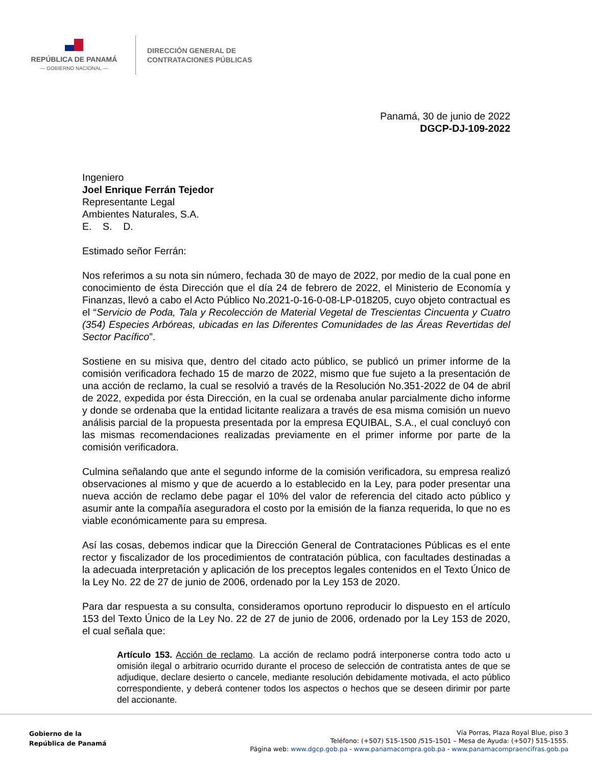REPÚBLICA DE PANAMÁ
— GOBIERNO NACIONAL —
DIRECCIÓN GENERAL DE
CONTRATACIONES PÚBLICAS
Panamá, 30 de junio de 2022
DGCP-DJ-109-2022
Ingeniero
Joel Enrique Ferrán Tejedor
Representante Legal
Ambientes Naturales, S.A.
E. S. D.
Estimado señor Ferrán:
Nos referimos a su nota sin número, fechada 30 de mayo de 2022, por medio de la cual pone en conocimiento de ésta Dirección que el día 24 de febrero de 2022, el Ministerio de Economía y Finanzas, llevó a cabo el Acto Público No.2021-0-16-0-08-LP-018205, cuyo objeto contractual es el “Servicio de Poda, Tala y Recolección de Material Vegetal de Trescientas Cincuenta y Cuatro (354) Especies Arbóreas, ubicadas en las Diferentes Comunidades de las Áreas Revertidas del Sector Pacífico”.
Sostiene en su misiva que, dentro del citado acto público, se publicó un primer informe de la comisión verificadora fechado 15 de marzo de 2022, mismo que fue sujeto a la presentación de una acción de reclamo, la cual se resolvió a través de la Resolución No.351-2022 de 04 de abril de 2022, expedida por ésta Dirección, en la cual se ordenaba anular parcialmente dicho informe y donde se ordenaba que la entidad licitante realizara a través de esa misma comisión un nuevo análisis parcial de la propuesta presentada por la empresa EQUIBAL, S.A., el cual concluyó con las mismas recomendaciones realizadas previamente en el primer informe por parte de la comisión verificadora.
Culmina señalando que ante el segundo informe de la comisión verificadora, su empresa realizó observaciones al mismo y que de acuerdo a lo establecido en la Ley, para poder presentar una nueva acción de reclamo debe pagar el 10% del valor de referencia del citado acto público y asumir ante la compañía aseguradora el costo por la emisión de la fianza requerida, lo que no es viable económicamente para su empresa.
Así las cosas, debemos indicar que la Dirección General de Contrataciones Públicas es el ente rector y fiscalizador de los procedimientos de contratación pública, con facultades destinadas a la adecuada interpretación y aplicación de los preceptos legales contenidos en el Texto Único de la Ley No. 22 de 27 de junio de 2006, ordenado por la Ley 153 de 2020.
Para dar respuesta a su consulta, consideramos oportuno reproducir lo dispuesto en el artículo 153 del Texto Único de la Ley No. 22 de 27 de junio de 2006, ordenado por la Ley 153 de 2020, el cual señala que:
Artículo 153. Acción de reclamo. La acción de reclamo podrá interponerse contra todo acto u omisión ilegal o arbitrario ocurrido durante el proceso de selección de contratista antes de que se adjudique, declare desierto o cancele, mediante resolución debidamente motivada, el acto público correspondiente, y deberá contener todos los aspectos o hechos que se deseen dirimir por parte del accionante.
Gobierno de la
República de Panamá
Vía Porras, Plaza Royal Blue, piso 3
Teléfono: (+507) 515-1500 /515-1501 – Mesa de Ayuda: (+507) 515-1555.
Página web: www.dgcp.gob.pa - www.panamacompra.gob.pa - www.panamacompraencifras.gob.pa